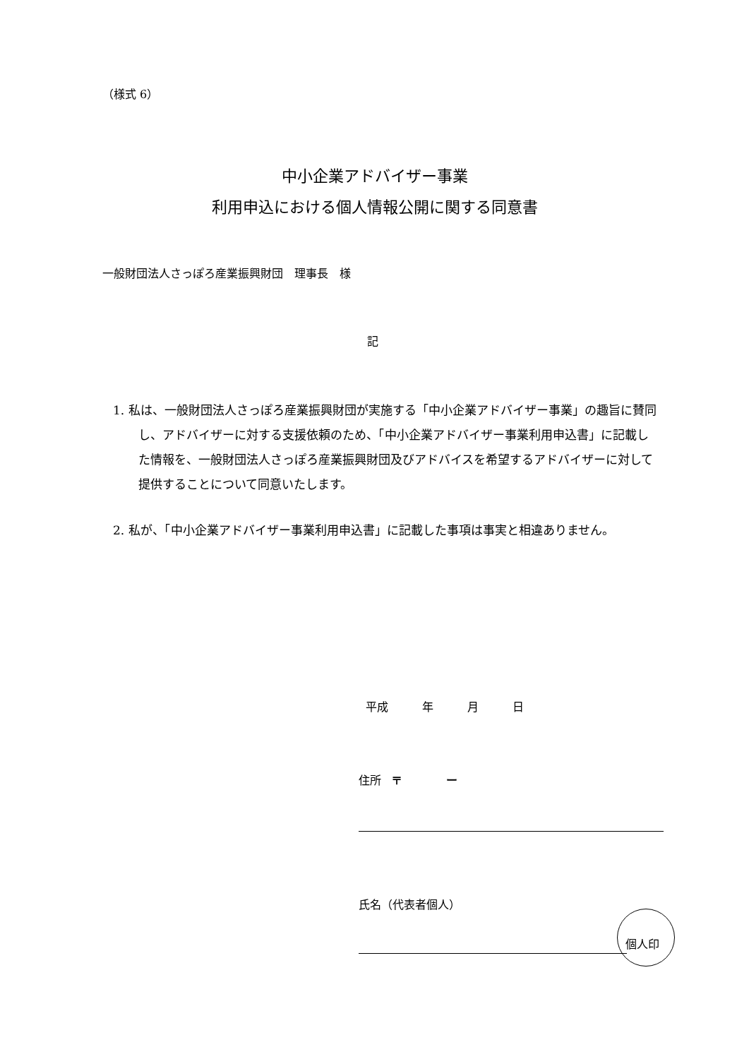（様式 6）
中小企業アドバイザー事業
利用申込における個人情報公開に関する同意書
一般財団法人さっぽろ産業振興財団　理事長　様
記
1. 私は、一般財団法人さっぽろ産業振興財団が実施する「中小企業アドバイザー事業」の趣旨に賛同し、アドバイザーに対する支援依頼のため、「中小企業アドバイザー事業利用申込書」に記載した情報を、一般財団法人さっぽろ産業振興財団及びアドバイスを希望するアドバイザーに対して提供することについて同意いたします。
2. 私が、「中小企業アドバイザー事業利用申込書」に記載した事項は事実と相違ありません。
平成　　　年　　　月　　　日
住所　〒　　　　ー
氏名（代表者個人）
個人印